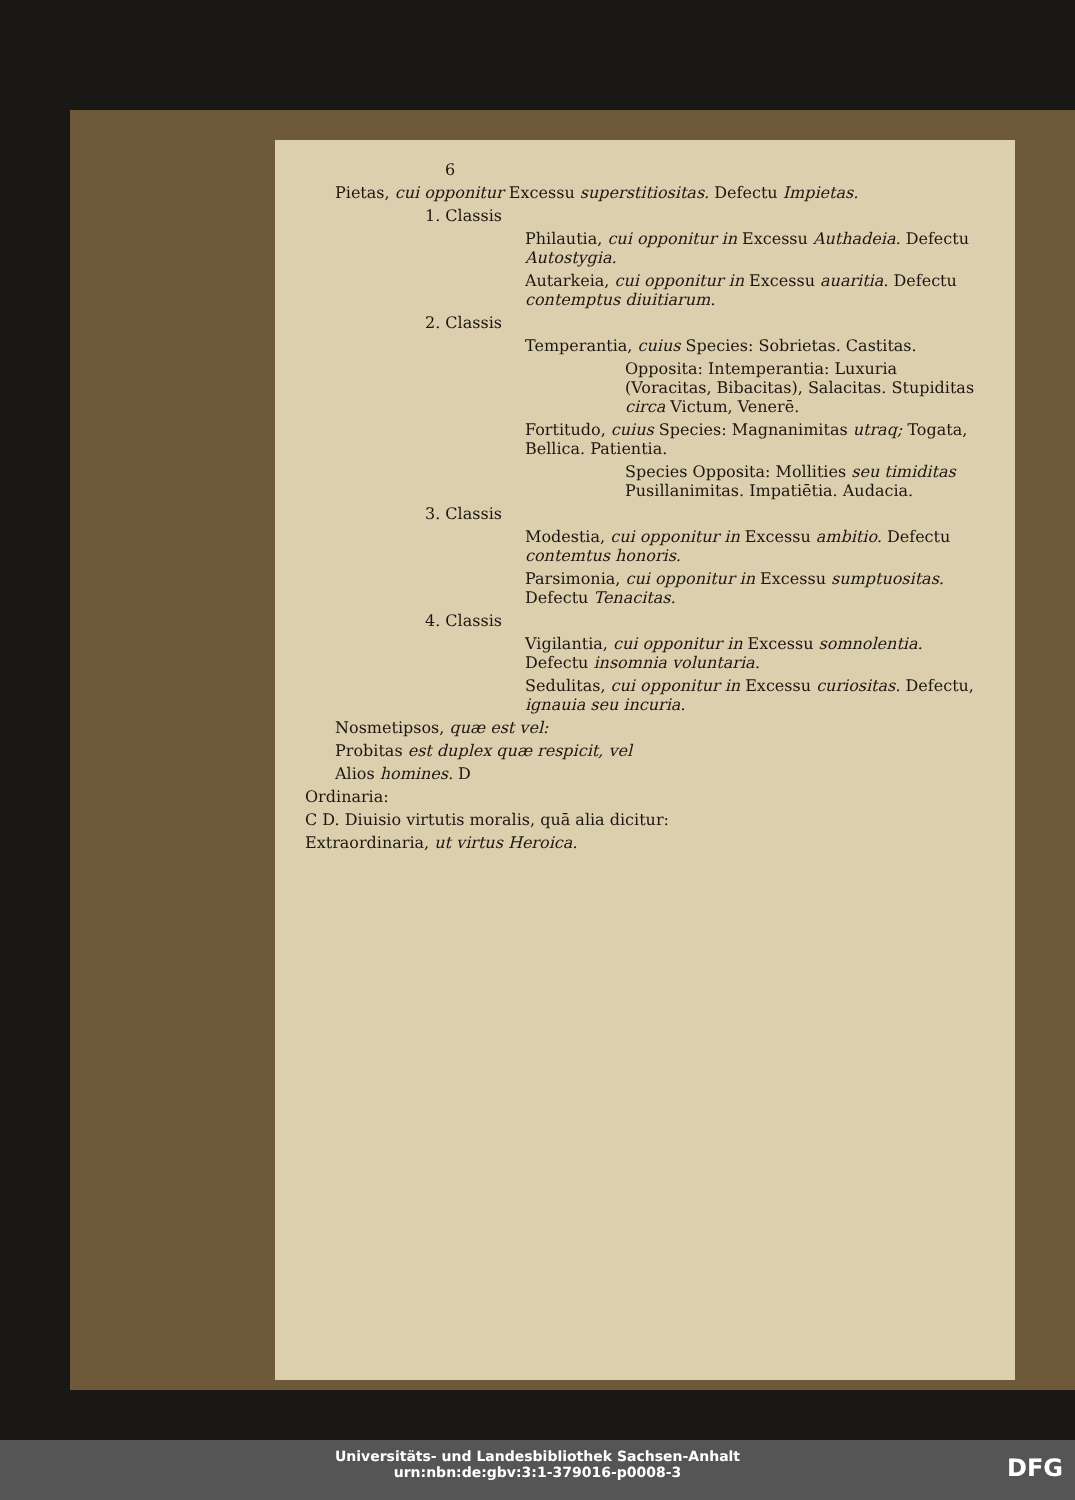6
Pietas, cui opponitur Excessu superstitiositas. Defectu Impietas.
1. Classis
Philautia, cui opponitur in Excessu Authadeia. Defectu Autostygia.
Autarkeia, cui opponitur in Excessu auaritia. Defectu contemptus diuitiarum.
2. Classis
Temperantia, cuius Species: Sobrietas. Castitas.
Opposita: Intemperantia: Luxuria (Voracitas, Bibacitas), Salacitas. Stupiditas circa Victum, Venerē.
Fortitudo, cuius Species: Magnanimitas utraq; Togata, Bellica. Patientia.
Species Opposita: Mollities seu timiditas Pusillanimitas. Impatiētia. Audacia.
3. Classis
Modestia, cui opponitur in Excessu ambitio. Defectu contemtus honoris.
Parsimonia, cui opponitur in Excessu sumptuositas. Defectu Tenacitas.
4. Classis
Vigilantia, cui opponitur in Excessu somnolentia. Defectu insomnia voluntaria.
Sedulitas, cui opponitur in Excessu curiositas. Defectu, ignauia seu incuria.
Nosmetipsos, quæ est vel:
Probitas est duplex quæ respicit, vel
Alios homines. D
Ordinaria:
C D. Diuisio virtutis moralis, quā alia dicitur:
Extraordinaria, ut virtus Heroica.
Universitäts- und Landesbibliothek Sachsen-Anhalt
urn:nbn:de:gbv:3:1-379016-p0008-3
DFG